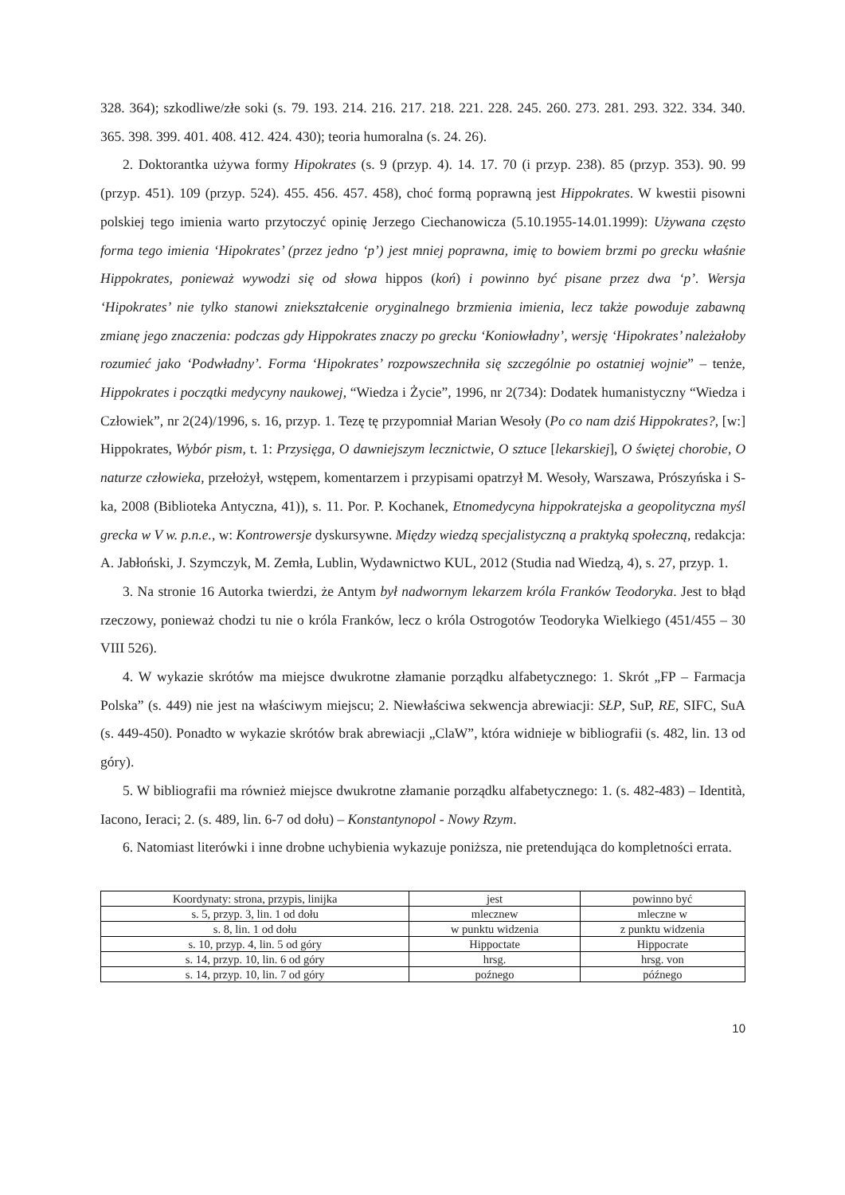328. 364); szkodliwe/złe soki (s. 79. 193. 214. 216. 217. 218. 221. 228. 245. 260. 273. 281. 293. 322. 334. 340. 365. 398. 399. 401. 408. 412. 424. 430); teoria humoralna (s. 24. 26).
2. Doktorantka używa formy Hipokrates (s. 9 (przyp. 4). 14. 17. 70 (i przyp. 238). 85 (przyp. 353). 90. 99 (przyp. 451). 109 (przyp. 524). 455. 456. 457. 458), choć formą poprawną jest Hippokrates. W kwestii pisowni polskiej tego imienia warto przytoczyć opinię Jerzego Ciechanowicza (5.10.1955-14.01.1999): Używana często forma tego imienia ‘Hipokrates’ (przez jedno ‘p’) jest mniej poprawna, imię to bowiem brzmi po grecku właśnie Hippokrates, ponieważ wywodzi się od słowa hippos (koń) i powinno być pisane przez dwa ‘p’. Wersja ‘Hipokrates’ nie tylko stanowi zniekształcenie oryginalnego brzmienia imienia, lecz także powoduje zabawną zmianę jego znaczenia: podczas gdy Hippokrates znaczy po grecku ‘Koniowładny’, wersję ‘Hipokrates’ należałoby rozumieć jako ‘Podwładny’. Forma ‘Hipokrates’ rozpowszechniła się szczególnie po ostatniej wojnie” – tenże, Hippokrates i początki medycyny naukowej, “Wiedza i Życie”, 1996, nr 2(734): Dodatek humanistyczny “Wiedza i Człowiek”, nr 2(24)/1996, s. 16, przyp. 1. Tezę tę przypomniał Marian Wesoły (Po co nam dziś Hippokrates?, [w:] Hippokrates, Wybór pism, t. 1: Przysięga, O dawniejszym lecznictwie, O sztuce [lekarskiej], O świętej chorobie, O naturze człowieka, przełożył, wstępem, komentarzem i przypisami opatrzył M. Wesoły, Warszawa, Prószyńska i S-ka, 2008 (Biblioteka Antyczna, 41)), s. 11. Por. P. Kochanek, Etnomedycyna hippokratejska a geopolityczna myśl grecka w V w. p.n.e., w: Kontrowersje dyskursywne. Między wiedzą specjalistyczną a praktyką społeczną, redakcja: A. Jabłoński, J. Szymczyk, M. Zemła, Lublin, Wydawnictwo KUL, 2012 (Studia nad Wiedzą, 4), s. 27, przyp. 1.
3. Na stronie 16 Autorka twierdzi, że Antym był nadwornym lekarzem króla Franków Teodoryka. Jest to błąd rzeczowy, ponieważ chodzi tu nie o króla Franków, lecz o króla Ostrogotów Teodoryka Wielkiego (451/455 – 30 VIII 526).
4. W wykazie skrótów ma miejsce dwukrotne złamanie porządku alfabetycznego: 1. Skrót „FP – Farmacja Polska” (s. 449) nie jest na właściwym miejscu; 2. Niewłaściwa sekwencja abrewiacji: SŁP, SuP, RE, SIFC, SuA (s. 449-450). Ponadto w wykazie skrótów brak abrewiacji „ClaW”, która widnieje w bibliografii (s. 482, lin. 13 od góry).
5. W bibliografii ma również miejsce dwukrotne złamanie porządku alfabetycznego: 1. (s. 482-483) – Identità, Iacono, Ieraci; 2. (s. 489, lin. 6-7 od dołu) – Konstantynopol - Nowy Rzym.
6. Natomiast literówki i inne drobne uchybienia wykazuje poniższa, nie pretendująca do kompletności errata.
| Koordynaty: strona, przypis, linijka | jest | powinno być |
| s. 5, przyp. 3, lin. 1 od dołu | mlecznew | mleczne w |
| s. 8, lin. 1 od dołu | w punktu widzenia | z punktu widzenia |
| s. 10, przyp. 4, lin. 5 od góry | Hippoctate | Hippocrate |
| s. 14, przyp. 10, lin. 6 od góry | hrsg. | hrsg. von |
| s. 14, przyp. 10, lin. 7 od góry | poźnego | późnego |
10